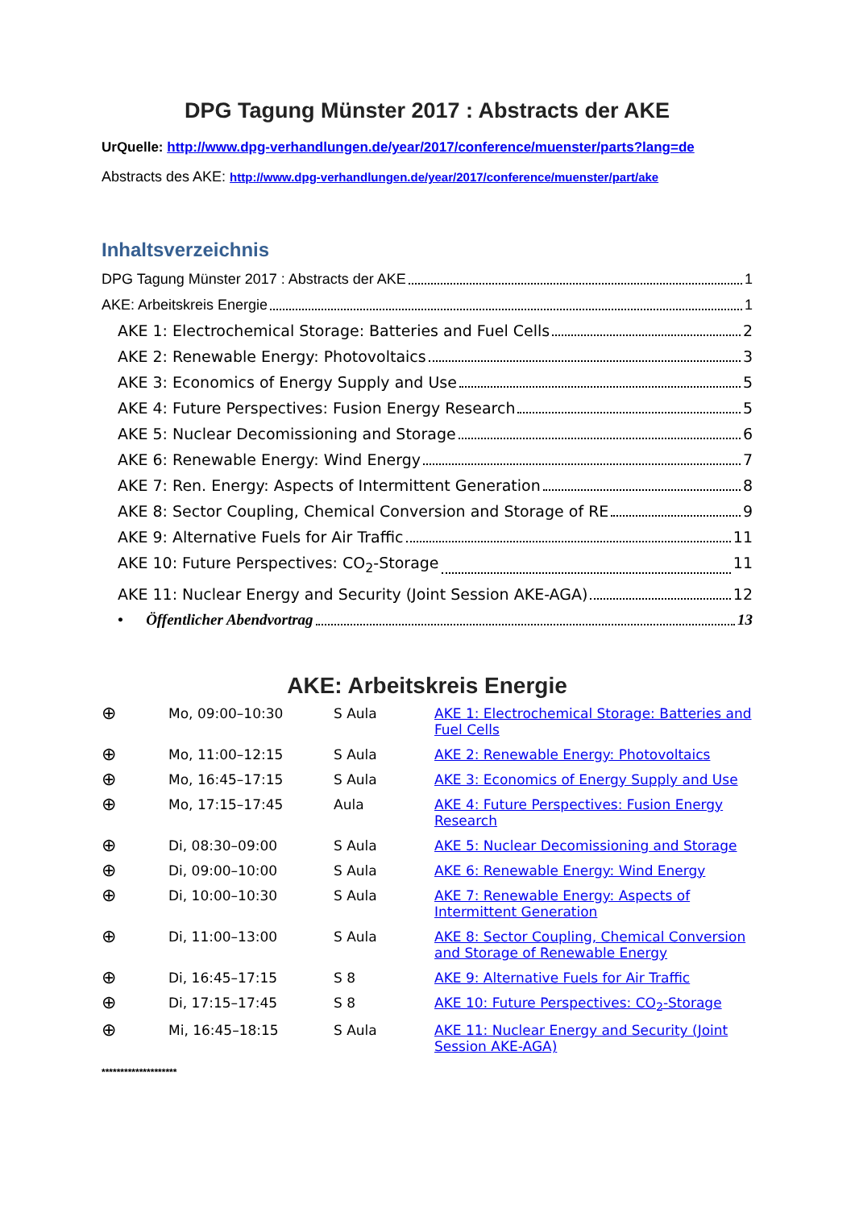DPG Tagung Münster 2017 : Abstracts der AKE
UrQuelle: http://www.dpg-verhandlungen.de/year/2017/conference/muenster/parts?lang=de
Abstracts des AKE: http://www.dpg-verhandlungen.de/year/2017/conference/muenster/part/ake
Inhaltsverzeichnis
DPG Tagung Münster 2017 : Abstracts der AKE 1
AKE: Arbeitskreis Energie 1
AKE 1: Electrochemical Storage: Batteries and Fuel Cells 2
AKE 2: Renewable Energy: Photovoltaics 3
AKE 3: Economics of Energy Supply and Use 5
AKE 4: Future Perspectives: Fusion Energy Research 5
AKE 5: Nuclear Decomissioning and Storage 6
AKE 6: Renewable Energy: Wind Energy 7
AKE 7: Ren. Energy: Aspects of Intermittent Generation 8
AKE 8: Sector Coupling, Chemical Conversion and Storage of RE 9
AKE 9: Alternative Fuels for Air Traffic 11
AKE 10: Future Perspectives: CO<sub>2</sub>-Storage 11
AKE 11: Nuclear Energy and Security (Joint Session AKE-AGA) 12
• Öffentlicher Abendvortrag 13
AKE: Arbeitskreis Energie
| ⊕ | Mo, 09:00–10:30 | S Aula | AKE 1: Electrochemical Storage: Batteries and Fuel Cells |
| ⊕ | Mo, 11:00–12:15 | S Aula | AKE 2: Renewable Energy: Photovoltaics |
| ⊕ | Mo, 16:45–17:15 | S Aula | AKE 3: Economics of Energy Supply and Use |
| ⊕ | Mo, 17:15–17:45 | Aula | AKE 4: Future Perspectives: Fusion Energy Research |
| ⊕ | Di, 08:30–09:00 | S Aula | AKE 5: Nuclear Decomissioning and Storage |
| ⊕ | Di, 09:00–10:00 | S Aula | AKE 6: Renewable Energy: Wind Energy |
| ⊕ | Di, 10:00–10:30 | S Aula | AKE 7: Renewable Energy: Aspects of Intermittent Generation |
| ⊕ | Di, 11:00–13:00 | S Aula | AKE 8: Sector Coupling, Chemical Conversion and Storage of Renewable Energy |
| ⊕ | Di, 16:45–17:15 | S 8 | AKE 9: Alternative Fuels for Air Traffic |
| ⊕ | Di, 17:15–17:45 | S 8 | AKE 10: Future Perspectives: CO<sub>2</sub>-Storage |
| ⊕ | Mi, 16:45–18:15 | S Aula | AKE 11: Nuclear Energy and Security (Joint Session AKE-AGA) |
********************